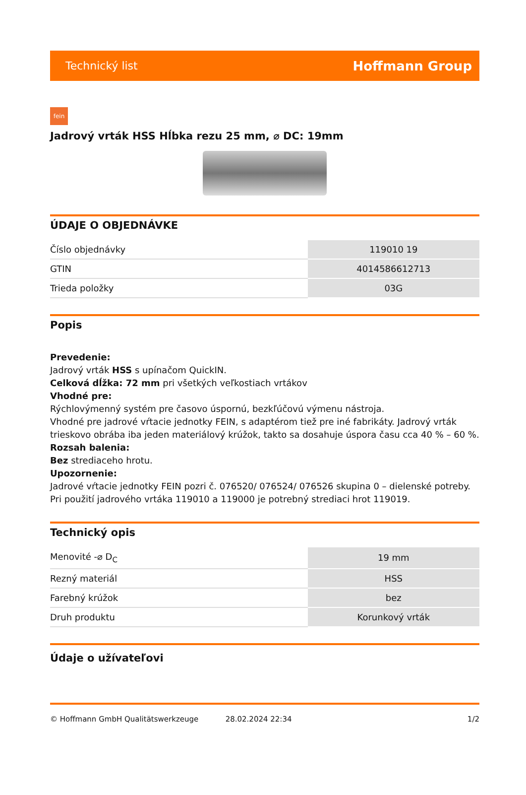Technický list Hoffmann Group
fein
Jadrový vrták HSS Hĺbka rezu 25 mm, ⌀ DC: 19mm
ÚDAJE O OBJEDNÁVKE
| Číslo objednávky | 119010 19 |
| GTIN | 4014586612713 |
| Trieda položky | 03G |
Popis
Prevedenie:
Jadrový vrták HSS s upínačom QuickIN.
Celková dĺžka: 72 mm pri všetkých veľkostiach vrtákov
Vhodné pre:
Rýchlovýmenný systém pre časovo úspornú, bezkľúčovú výmenu nástroja.
Vhodné pre jadrové vŕtacie jednotky FEIN, s adaptérom tiež pre iné fabrikáty. Jadrový vrták trieskovo obrába iba jeden materiálový krúžok, takto sa dosahuje úspora času cca 40 % – 60 %.
Rozsah balenia:
Bez strediaceho hrotu.
Upozornenie:
Jadrové vŕtacie jednotky FEIN pozri č. 076520/ 076524/ 076526 skupina 0 – dielenské potreby.
Pri použití jadrového vrtáka 119010 a 119000 je potrebný strediaci hrot 119019.
Technický opis
| Menovité -⌀ D<sub>C</sub> | 19 mm |
| Rezný materiál | HSS |
| Farebný krúžok | bez |
| Druh produktu | Korunkový vrták |
Údaje o užívateľovi
© Hoffmann GmbH Qualitätswerkzeuge 28.02.2024 22:34 1/2